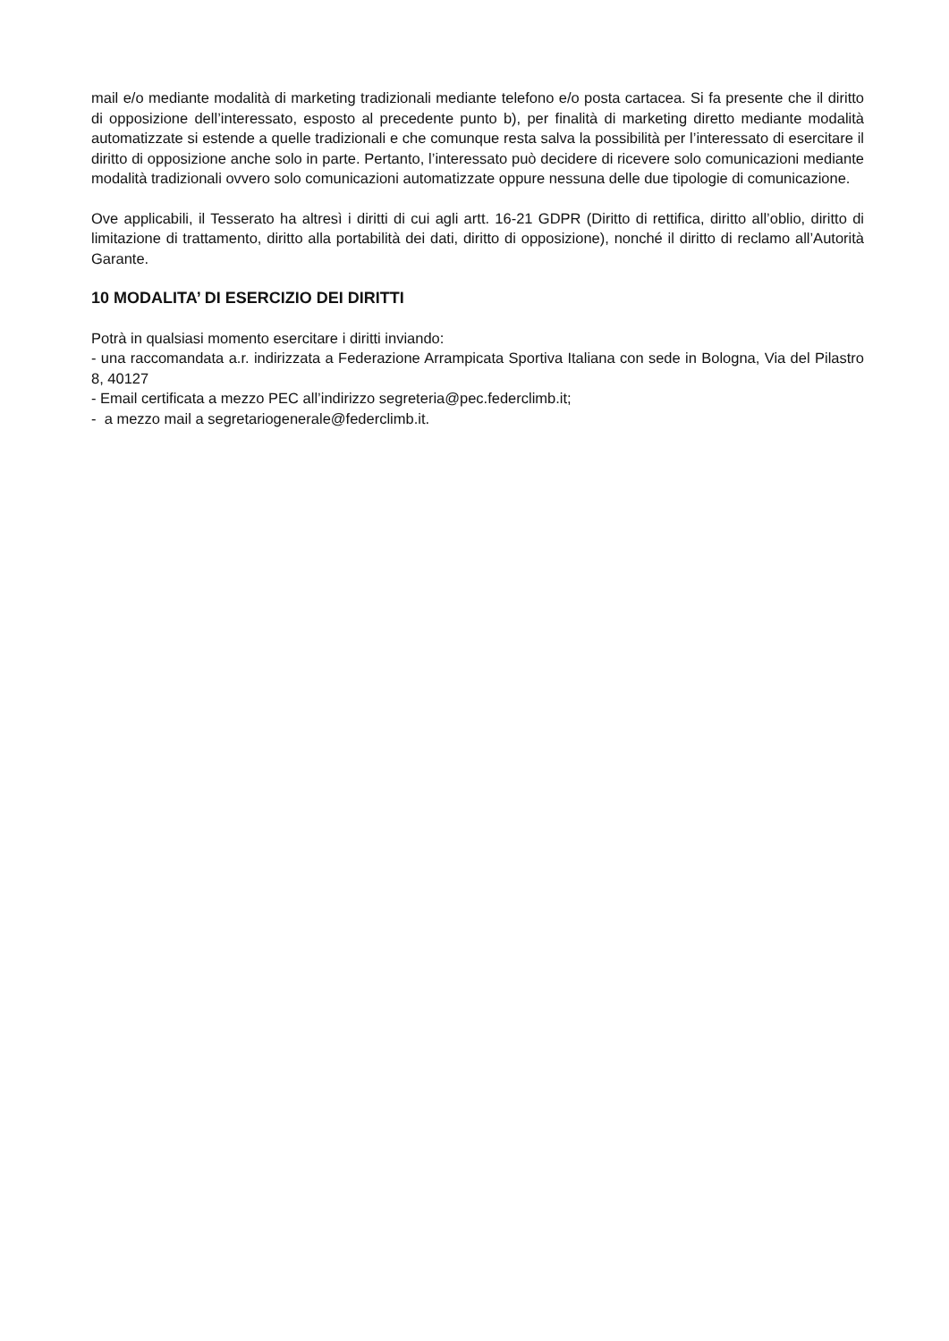mail e/o mediante modalità di marketing tradizionali mediante telefono e/o posta cartacea. Si fa presente che il diritto di opposizione dell’interessato, esposto al precedente punto b), per finalità di marketing diretto mediante modalità automatizzate si estende a quelle tradizionali e che comunque resta salva la possibilità per l’interessato di esercitare il diritto di opposizione anche solo in parte. Pertanto, l’interessato può decidere di ricevere solo comunicazioni mediante modalità tradizionali ovvero solo comunicazioni automatizzate oppure nessuna delle due tipologie di comunicazione.
Ove applicabili, il Tesserato ha altresì i diritti di cui agli artt. 16-21 GDPR (Diritto di rettifica, diritto all’oblio, diritto di limitazione di trattamento, diritto alla portabilità dei dati, diritto di opposizione), nonché il diritto di reclamo all’Autorità Garante.
10 MODALITA’ DI ESERCIZIO DEI DIRITTI
Potrà in qualsiasi momento esercitare i diritti inviando:
- una raccomandata a.r. indirizzata a Federazione Arrampicata Sportiva Italiana con sede in Bologna, Via del Pilastro 8, 40127
- Email certificata a mezzo PEC all’indirizzo segreteria@pec.federclimb.it;
- a mezzo mail a segretariogenerale@federclimb.it.